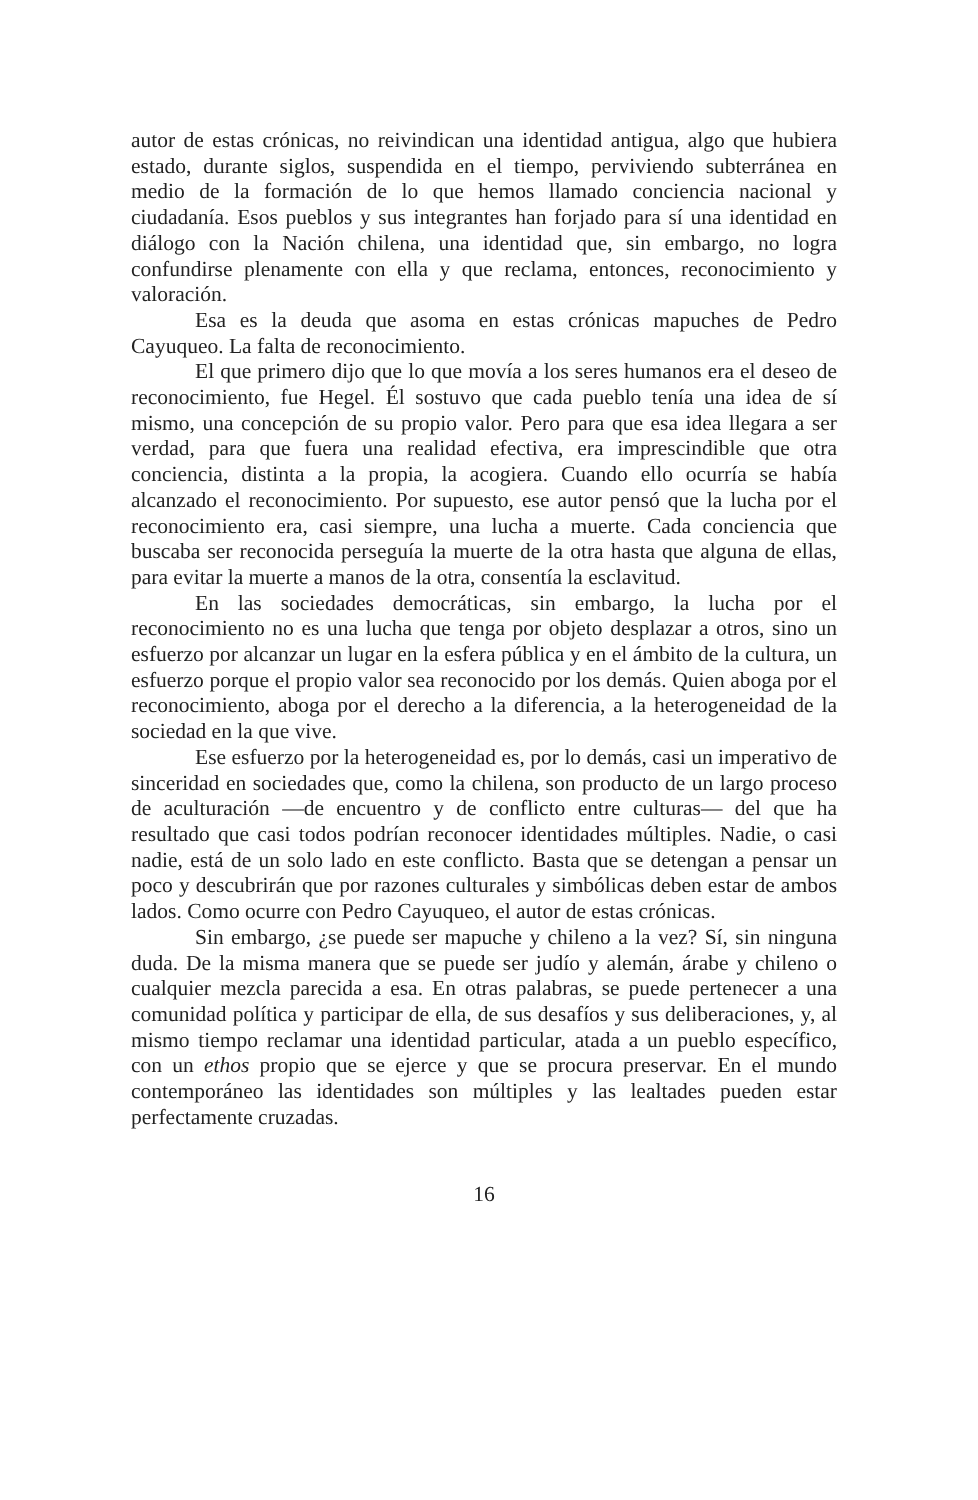autor de estas crónicas, no reivindican una identidad antigua, algo que hubiera estado, durante siglos, suspendida en el tiempo, perviviendo subterránea en medio de la formación de lo que hemos llamado conciencia nacional y ciudadanía. Esos pueblos y sus integrantes han forjado para sí una identidad en diálogo con la Nación chilena, una identidad que, sin embargo, no logra confundirse plenamente con ella y que reclama, entonces, reconocimiento y valoración.
Esa es la deuda que asoma en estas crónicas mapuches de Pedro Cayuqueo. La falta de reconocimiento.
El que primero dijo que lo que movía a los seres humanos era el deseo de reconocimiento, fue Hegel. Él sostuvo que cada pueblo tenía una idea de sí mismo, una concepción de su propio valor. Pero para que esa idea llegara a ser verdad, para que fuera una realidad efectiva, era imprescindible que otra conciencia, distinta a la propia, la acogiera. Cuando ello ocurría se había alcanzado el reconocimiento. Por supuesto, ese autor pensó que la lucha por el reconocimiento era, casi siempre, una lucha a muerte. Cada conciencia que buscaba ser reconocida perseguía la muerte de la otra hasta que alguna de ellas, para evitar la muerte a manos de la otra, consentía la esclavitud.
En las sociedades democráticas, sin embargo, la lucha por el reconocimiento no es una lucha que tenga por objeto desplazar a otros, sino un esfuerzo por alcanzar un lugar en la esfera pública y en el ámbito de la cultura, un esfuerzo porque el propio valor sea reconocido por los demás. Quien aboga por el reconocimiento, aboga por el derecho a la diferencia, a la heterogeneidad de la sociedad en la que vive.
Ese esfuerzo por la heterogeneidad es, por lo demás, casi un imperativo de sinceridad en sociedades que, como la chilena, son producto de un largo proceso de aculturación —de encuentro y de conflicto entre culturas— del que ha resultado que casi todos podrían reconocer identidades múltiples. Nadie, o casi nadie, está de un solo lado en este conflicto. Basta que se detengan a pensar un poco y descubrirán que por razones culturales y simbólicas deben estar de ambos lados. Como ocurre con Pedro Cayuqueo, el autor de estas crónicas.
Sin embargo, ¿se puede ser mapuche y chileno a la vez? Sí, sin ninguna duda. De la misma manera que se puede ser judío y alemán, árabe y chileno o cualquier mezcla parecida a esa. En otras palabras, se puede pertenecer a una comunidad política y participar de ella, de sus desafíos y sus deliberaciones, y, al mismo tiempo reclamar una identidad particular, atada a un pueblo específico, con un ethos propio que se ejerce y que se procura preservar. En el mundo contemporáneo las identidades son múltiples y las lealtades pueden estar perfectamente cruzadas.
16